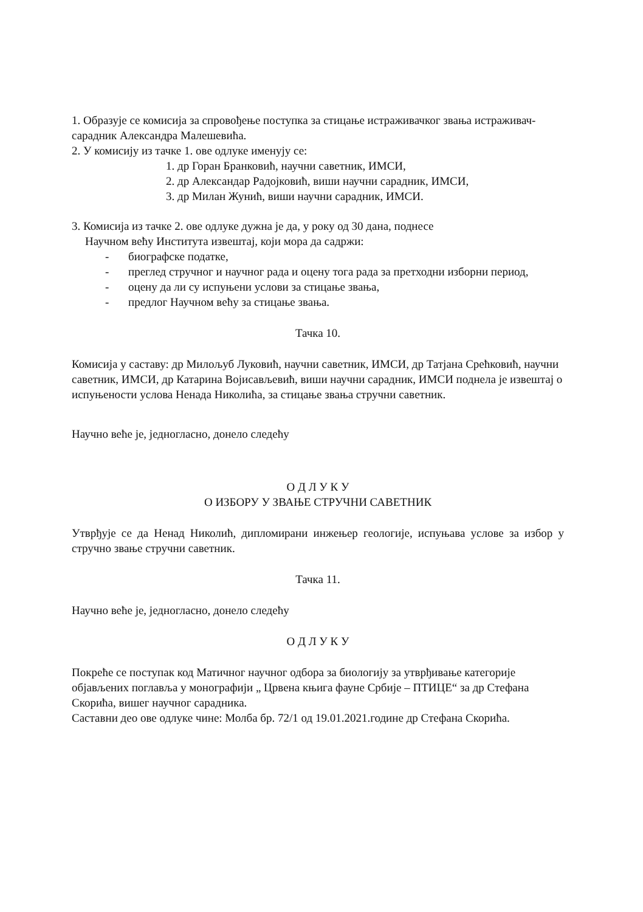1. Образује се комисија за спровођење поступка за стицање истраживачког звања истраживач- сарадник Александра Малешевића.
2. У комисију из тачке 1. ове одлуке именују се:
1. др Горан Бранковић, научни саветник, ИМСИ,
2. др Александар Радојковић, виши научни сарадник, ИМСИ,
3. др Милан Жунић, виши научни сарадник, ИМСИ.
3. Комисија из тачке 2. ове одлуке дужна је да, у року од 30 дана, поднесе
Научном већу Института извештај, који мора да садржи:
- биографске податке,
- преглед стручног и научног рада и оцену тога рада за претходни изборни период,
- оцену да ли су испуњени услови за стицање звања,
- предлог Научном већу за стицање звања.
Тачка 10.
Комисија у саставу: др Милољуб Луковић, научни саветник, ИМСИ, др Татјана Срећковић, научни саветник, ИМСИ, др Катарина Војисављевић, виши научни сарадник, ИМСИ поднела је извештај о испуњености услова Ненада Николића, за стицање звања стручни саветник.
Научно веће је, једногласно, донело следећу
О Д Л У К У
О ИЗБОРУ У ЗВАЊЕ СТРУЧНИ САВЕТНИК
Утврђује се да Ненад Николић, дипломирани инжењер геологије, испуњава услове за избор у стручно звање стручни саветник.
Тачка 11.
Научно веће је, једногласно, донело следећу
О Д Л У К У
Покреће се поступак код Матичног научног одбора за биологију за утврђивање категорије објављених поглавља у монографији „ Црвена књига фауне Србије – ПТИЦЕ“ за др Стефана Скорића, вишег научног сарадника.
Саставни део ове одлуке чине: Молба бр. 72/1 од 19.01.2021.године др Стефана Скорића.